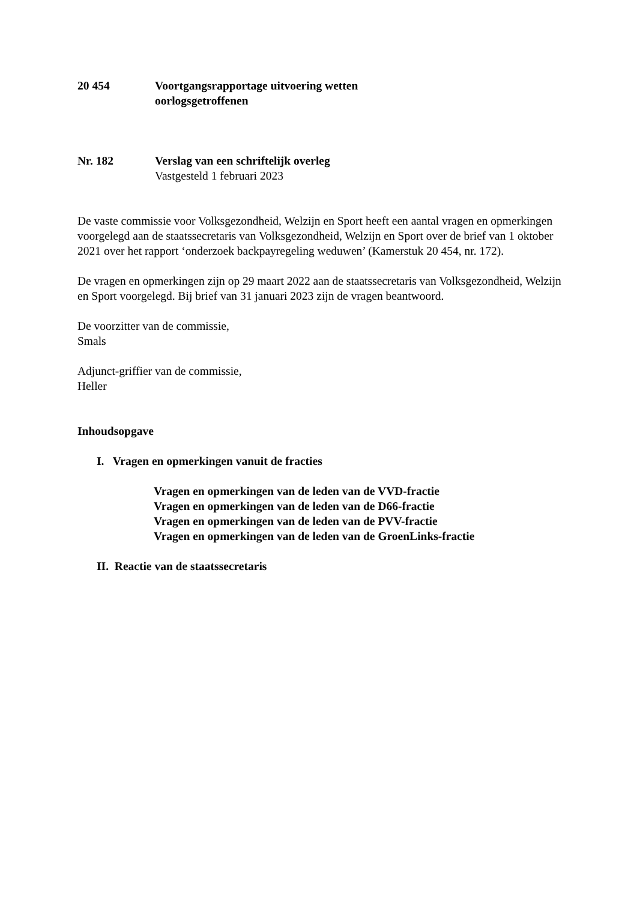20 454 Voortgangsrapportage uitvoering wetten
oorlogsgetroffenen
Nr. 182 Verslag van een schriftelijk overleg
Vastgesteld 1 februari 2023
De vaste commissie voor Volksgezondheid, Welzijn en Sport heeft een aantal vragen en opmerkingen voorgelegd aan de staatssecretaris van Volksgezondheid, Welzijn en Sport over de brief van 1 oktober 2021 over het rapport ‘onderzoek backpayregeling weduwen’ (Kamerstuk 20 454, nr. 172).
De vragen en opmerkingen zijn op 29 maart 2022 aan de staatssecretaris van Volksgezondheid, Welzijn en Sport voorgelegd. Bij brief van 31 januari 2023 zijn de vragen beantwoord.
De voorzitter van de commissie,
Smals
Adjunct-griffier van de commissie,
Heller
Inhoudsopgave
I. Vragen en opmerkingen vanuit de fracties
Vragen en opmerkingen van de leden van de VVD-fractie
Vragen en opmerkingen van de leden van de D66-fractie
Vragen en opmerkingen van de leden van de PVV-fractie
Vragen en opmerkingen van de leden van de GroenLinks-fractie
II. Reactie van de staatssecretaris